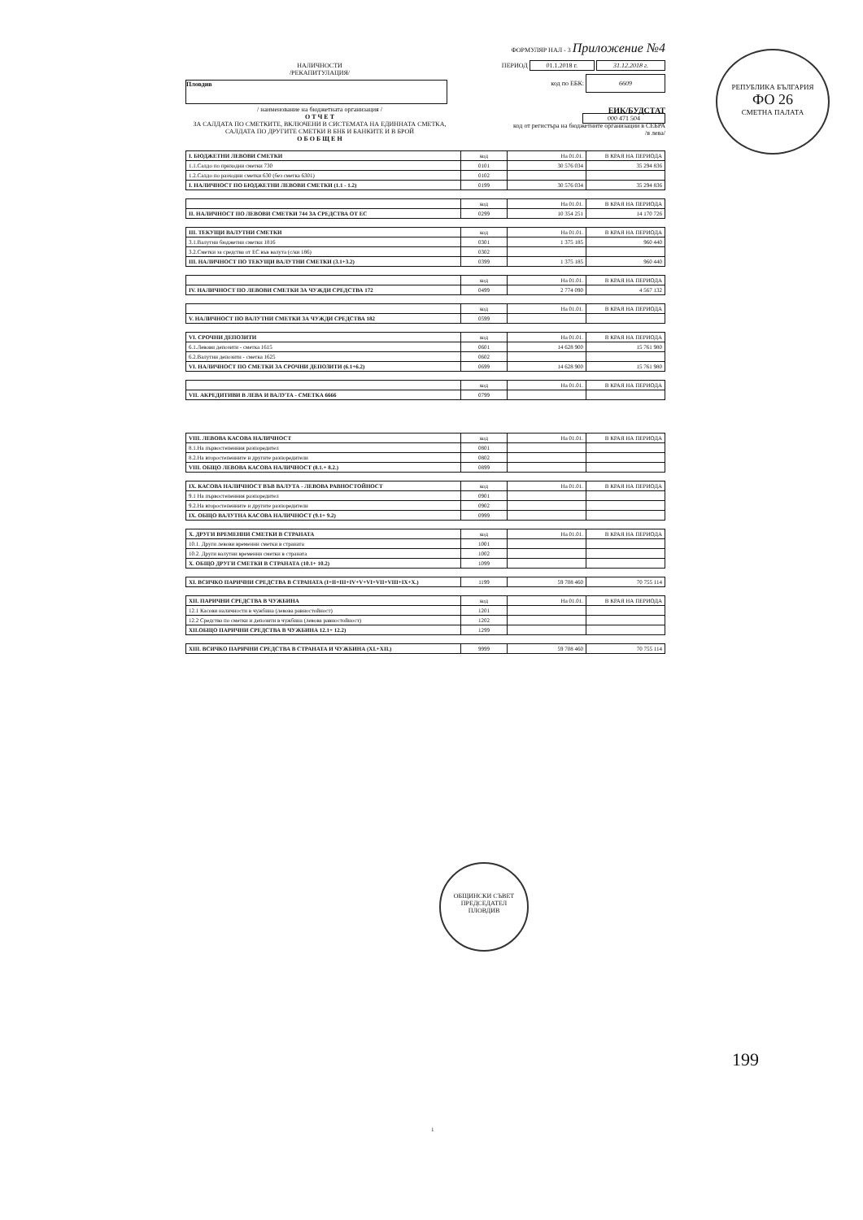ФОРМУЛЯР НАЛ - 3 Приложение №4
НАЛИЧНОСТИ
/РЕКАПИТУЛАЦИЯ/
ПЕРИОД 01.1.2018 г. 31.12.2018 г.
Пловдив
код по ЕБК: 6609
/ наименование на бюджетната организация /
О Т Ч Е Т
ЗА САЛДАТА ПО СМЕТКИТЕ, ВКЛЮЧЕНИ В СИСТЕМАТА НА ЕДИННАТА СМЕТКА, САЛДАТА ПО ДРУГИТЕ СМЕТКИ В БНБ И БАНКИТЕ И В БРОЙ
О Б О Б Щ Е Н
ЕИК/БУДСТАТ
000 471 504
код от регистъра на бюджетните организации в СЕБРА
/в лева/
| I. БЮДЖЕТНИ ЛЕВОВИ СМЕТКИ | код | На 01.01. | В КРАЯ НА ПЕРИОДА |
| 1.1.Салдо по приходни сметки 730 | 0101 | 30 576 034 | 35 294 836 |
| 1.2.Салдо по разходни сметки 630 (без сметка 6301) | 0102 | | |
| I. НАЛИЧНОСТ ПО БЮДЖЕТНИ ЛЕВОВИ СМЕТКИ (1.1 - 1.2) | 0199 | 30 576 034 | 35 294 836 |
| | код | На 01.01. | В КРАЯ НА ПЕРИОДА |
| II. НАЛИЧНОСТ ПО ЛЕВОВИ СМЕТКИ 744 ЗА СРЕДСТВА ОТ ЕС | 0299 | 10 354 251 | 14 170 726 |
| III. ТЕКУЩИ ВАЛУТНИ СМЕТКИ | код | На 01.01. | В КРАЯ НА ПЕРИОДА |
| 3.1.Валутни бюджетни сметки 1816 | 0301 | 1 375 185 | 960 440 |
| 3.2.Сметки за средства от ЕС във валута (с/ки 186) | 0302 | | |
| III. НАЛИЧНОСТ ПО ТЕКУЩИ ВАЛУТНИ СМЕТКИ (3.1+3.2) | 0399 | 1 375 185 | 960 440 |
| | код | На 01.01. | В КРАЯ НА ПЕРИОДА |
| IV. НАЛИЧНОСТ ПО ЛЕВОВИ СМЕТКИ ЗА ЧУЖДИ СРЕДСТВА 172 | 0499 | 2 774 090 | 4 567 132 |
| | код | На 01.01. | В КРАЯ НА ПЕРИОДА |
| V. НАЛИЧНОСТ ПО ВАЛУТНИ СМЕТКИ ЗА ЧУЖДИ СРЕДСТВА 182 | 0599 | | |
| VI. СРОЧНИ ДЕПОЗИТИ | код | На 01.01. | В КРАЯ НА ПЕРИОДА |
| 6.1.Левови депозити - сметка 1615 | 0601 | 14 628 900 | 15 761 980 |
| 6.2.Валутни депозити - сметка 1625 | 0602 | | |
| VI. НАЛИЧНОСТ ПО СМЕТКИ ЗА СРОЧНИ ДЕПОЗИТИ (6.1+6.2) | 0699 | 14 628 900 | 15 761 980 |
| | код | На 01.01. | В КРАЯ НА ПЕРИОДА |
| VII. АКРЕДИТИВИ В ЛЕВА И ВАЛУТА - СМЕТКА 6666 | 0799 | | |
| VIII. ЛЕВОВА КАСОВА НАЛИЧНОСТ | код | На 01.01. | В КРАЯ НА ПЕРИОДА |
| 8.1.На първостепенния разпоредител | 0801 | | |
| 8.2.На второстепенните и другите разпоредители | 0802 | | |
| VIII. ОБЩО ЛЕВОВА КАСОВА НАЛИЧНОСТ (8.1.+ 8.2.) | 0899 | | |
| IX. КАСОВА НАЛИЧНОСТ ВЪВ ВАЛУТА - ЛЕВОВА РАВНОСТОЙНОСТ | код | На 01.01. | В КРАЯ НА ПЕРИОДА |
| 9.1 На първостепенния разпоредител | 0901 | | |
| 9.2.На второстепенните и другите разпоредители | 0902 | | |
| IX. ОБЩО ВАЛУТНА КАСОВА НАЛИЧНОСТ (9.1+ 9.2) | 0999 | | |
| X. ДРУГИ ВРЕМЕННИ СМЕТКИ В СТРАНАТА | код | На 01.01. | В КРАЯ НА ПЕРИОДА |
| 10.1. Други левови временни сметки в страната | 1001 | | |
| 10.2. Други валутни временни сметки в страната | 1002 | | |
| X. ОБЩО ДРУГИ СМЕТКИ В СТРАНАТА (10.1+ 10.2) | 1099 | | |
| XI. ВСИЧКО ПАРИЧНИ СРЕДСТВА В СТРАНАТА (I+II+III+IV+V+VI+VII+VIII+IX+X.) | 1199 | 59 708 460 | 70 755 114 |
| XII. ПАРИЧНИ СРЕДСТВА В ЧУЖБИНА | код | На 01.01. | В КРАЯ НА ПЕРИОДА |
| 12.1 Касови наличности в чужбина (левова равностойност) | 1201 | | |
| 12.2 Средства по сметки и депозити в чужбина (левова равностойност) | 1202 | | |
| XII.ОБЩО ПАРИЧНИ СРЕДСТВА В ЧУЖБИНА 12.1+ 12.2) | 1299 | | |
| XIII. ВСИЧКО ПАРИЧНИ СРЕДСТВА В СТРАНАТА И ЧУЖБИНА (XI.+XII.) | 9999 | 59 708 460 | 70 755 114 |
РЕПУБЛИКА БЪЛГАРИЯ
ФО 26
СМЕТНА ПАЛАТА
ОБЩИНСКИ СЪВЕТ
ПРЕДСЕДАТЕЛ
ПЛОВДИВ
199
1